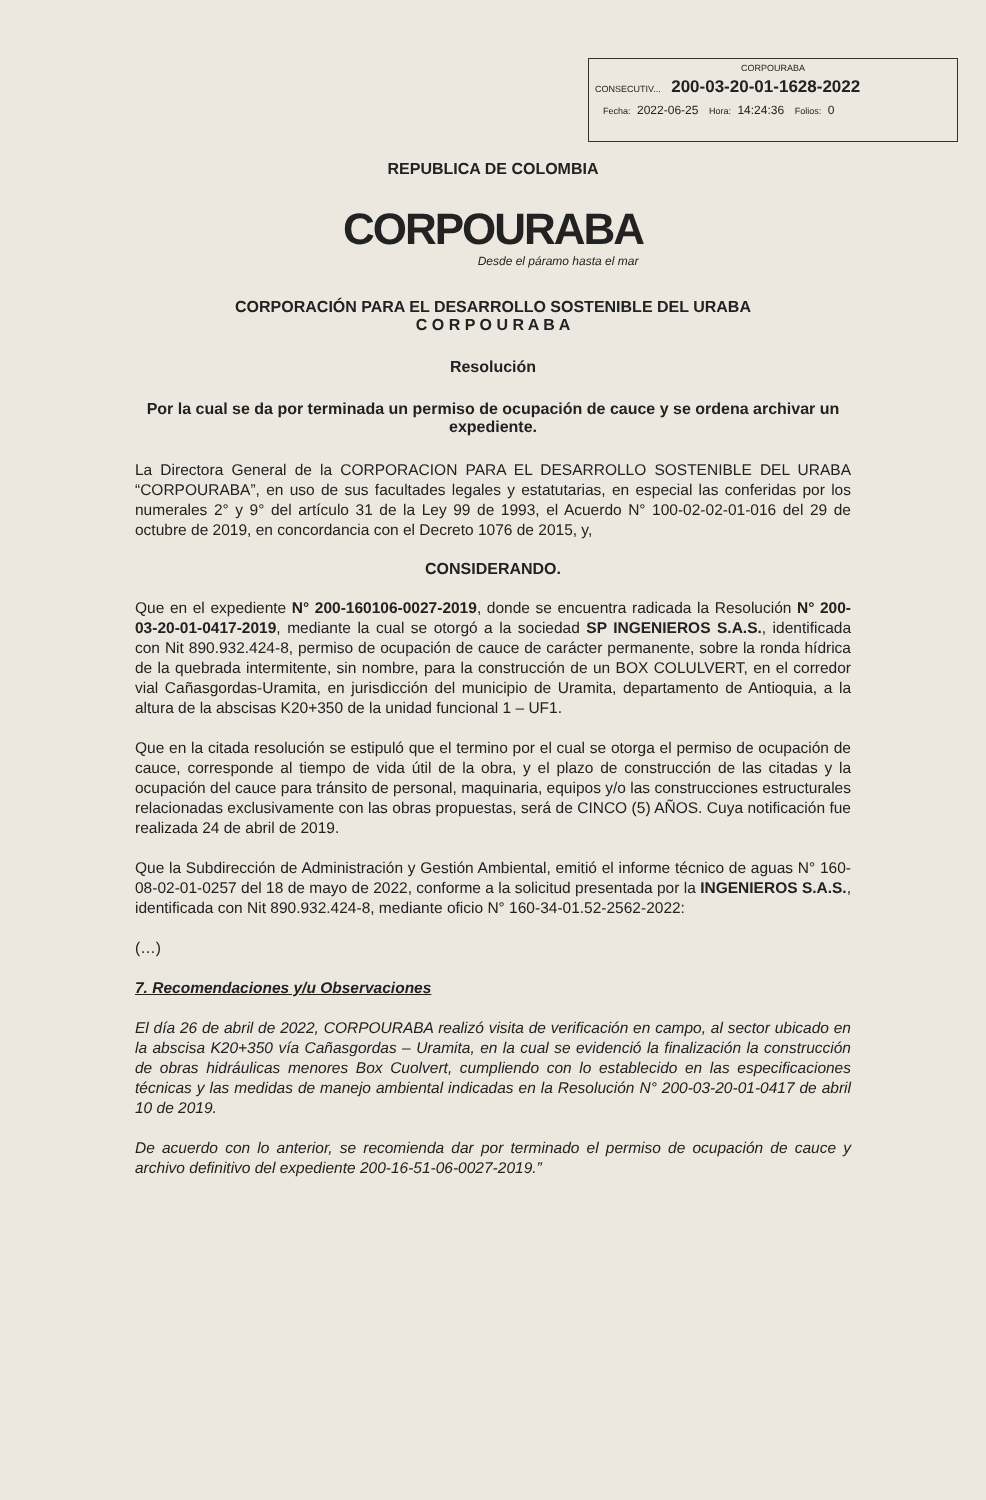CORPOURABA
CONSECUTIV... 200-03-20-01-1628-2022
Fecha: 2022-06-25 Hora: 14:24:36 Folios: 0
REPUBLICA DE COLOMBIA
CORPOURABA
Desde el páramo hasta el mar
CORPORACIÓN PARA EL DESARROLLO SOSTENIBLE DEL URABA
C O R P O U R A B A
Resolución
Por la cual se da por terminada un permiso de ocupación de cauce y se ordena archivar un expediente.
La Directora General de la CORPORACION PARA EL DESARROLLO SOSTENIBLE DEL URABA “CORPOURABA”, en uso de sus facultades legales y estatutarias, en especial las conferidas por los numerales 2° y 9° del artículo 31 de la Ley 99 de 1993, el Acuerdo N° 100-02-02-01-016 del 29 de octubre de 2019, en concordancia con el Decreto 1076 de 2015, y,
CONSIDERANDO.
Que en el expediente N° 200-160106-0027-2019, donde se encuentra radicada la Resolución N° 200-03-20-01-0417-2019, mediante la cual se otorgó a la sociedad SP INGENIEROS S.A.S., identificada con Nit 890.932.424-8, permiso de ocupación de cauce de carácter permanente, sobre la ronda hídrica de la quebrada intermitente, sin nombre, para la construcción de un BOX COLULVERT, en el corredor vial Cañasgordas-Uramita, en jurisdicción del municipio de Uramita, departamento de Antioquia, a la altura de la abscisas K20+350 de la unidad funcional 1 – UF1.
Que en la citada resolución se estipuló que el termino por el cual se otorga el permiso de ocupación de cauce, corresponde al tiempo de vida útil de la obra, y el plazo de construcción de las citadas y la ocupación del cauce para tránsito de personal, maquinaria, equipos y/o las construcciones estructurales relacionadas exclusivamente con las obras propuestas, será de CINCO (5) AÑOS. Cuya notificación fue realizada 24 de abril de 2019.
Que la Subdirección de Administración y Gestión Ambiental, emitió el informe técnico de aguas N° 160-08-02-01-0257 del 18 de mayo de 2022, conforme a la solicitud presentada por la INGENIEROS S.A.S., identificada con Nit 890.932.424-8, mediante oficio N° 160-34-01.52-2562-2022:
(…)
7. Recomendaciones y/u Observaciones
El día 26 de abril de 2022, CORPOURABA realizó visita de verificación en campo, al sector ubicado en la abscisa K20+350 vía Cañasgordas – Uramita, en la cual se evidenció la finalización la construcción de obras hidráulicas menores Box Cuolvert, cumpliendo con lo establecido en las especificaciones técnicas y las medidas de manejo ambiental indicadas en la Resolución N° 200-03-20-01-0417 de abril 10 de 2019.
De acuerdo con lo anterior, se recomienda dar por terminado el permiso de ocupación de cauce y archivo definitivo del expediente 200-16-51-06-0027-2019.”